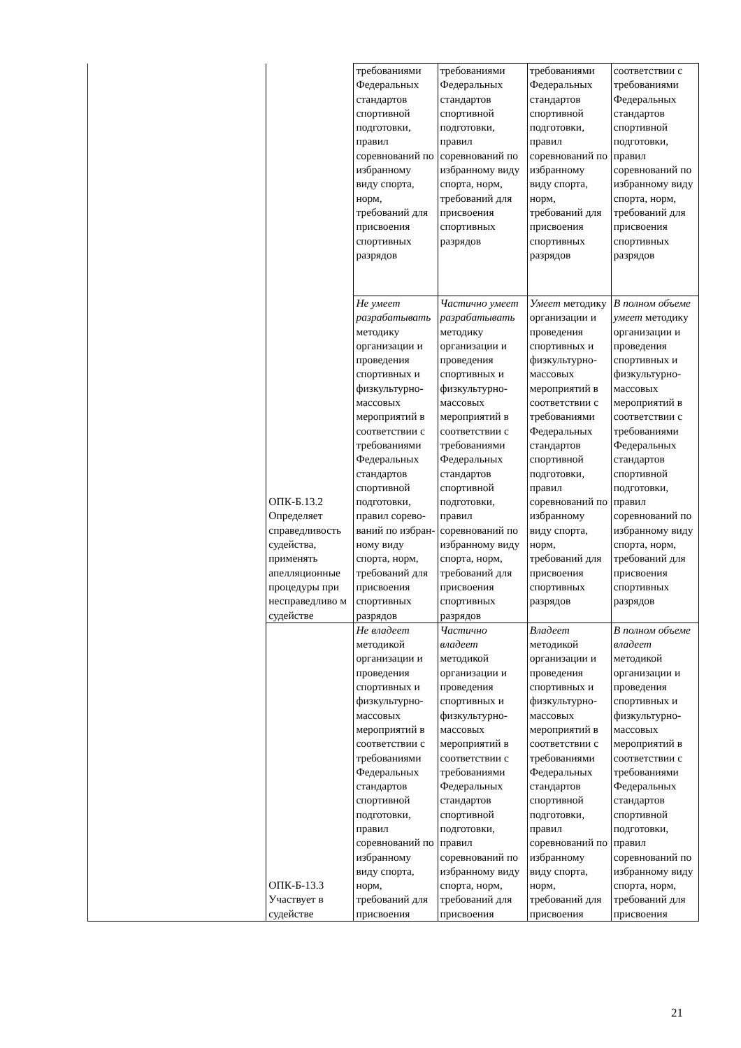| | ОПК-Б.13.2 Определяет справедливость судейства, применять апелляционные процедуры при несправедливо м судействе | требованиями Федеральных стандартов спортивной подготовки, правил соревнований по избранному виду спорта, норм, требований для присвоения спортивных разрядов | требованиями Федеральных стандартов спортивной подготовки, правил соревнований по избранному виду спорта, норм, требований для присвоения спортивных разрядов | требованиями Федеральных стандартов спортивной подготовки, правил соревнований по избранному виду спорта, норм, требований для присвоения спортивных разрядов | соответствии с требованиями Федеральных стандартов спортивной подготовки, правил соревнований по избранному виду спорта, норм, требований для присвоения спортивных разрядов |
| | | Не умеет разрабатывать методику организации и проведения спортивных и физкультурно-массовых мероприятий в соответствии с требованиями Федеральных стандартов спортивной подготовки, правил сорево-ваний по избран-ному виду спорта, норм, требований для присвоения спортивных разрядов | Частично умеет разрабатывать методику организации и проведения спортивных и физкультурно-массовых мероприятий в соответствии с требованиями Федеральных стандартов спортивной подготовки, правил соревнований по избранному виду спорта, норм, требований для присвоения спортивных разрядов | Умеет методику организации и проведения спортивных и физкультурно-массовых мероприятий в соответствии с требованиями Федеральных стандартов спортивной подготовки, правил соревнований по избранному виду спорта, норм, требований для присвоения спортивных разрядов | В полном объеме умеет методику организации и проведения спортивных и физкультурно-массовых мероприятий в соответствии с требованиями Федеральных стандартов спортивной подготовки, правил соревнований по избранному виду спорта, норм, требований для присвоения спортивных разрядов |
| | ОПК-Б-13.3 Участвует в судействе | Не владеет методикой организации и проведения спортивных и физкультурно-массовых мероприятий в соответствии с требованиями Федеральных стандартов спортивной подготовки, правил соревнований по избранному виду спорта, норм, требований для присвоения | Частично владеет методикой организации и проведения спортивных и физкультурно-массовых мероприятий в соответствии с требованиями Федеральных стандартов спортивной подготовки, правил соревнований по избранному виду спорта, норм, требований для присвоения | Владеет методикой организации и проведения спортивных и физкультурно-массовых мероприятий в соответствии с требованиями Федеральных стандартов спортивной подготовки, правил соревнований по избранному виду спорта, норм, требований для присвоения | В полном объеме владеет методикой организации и проведения спортивных и физкультурно-массовых мероприятий в соответствии с требованиями Федеральных стандартов спортивной подготовки, правил соревнований по избранному виду спорта, норм, требований для присвоения |
21